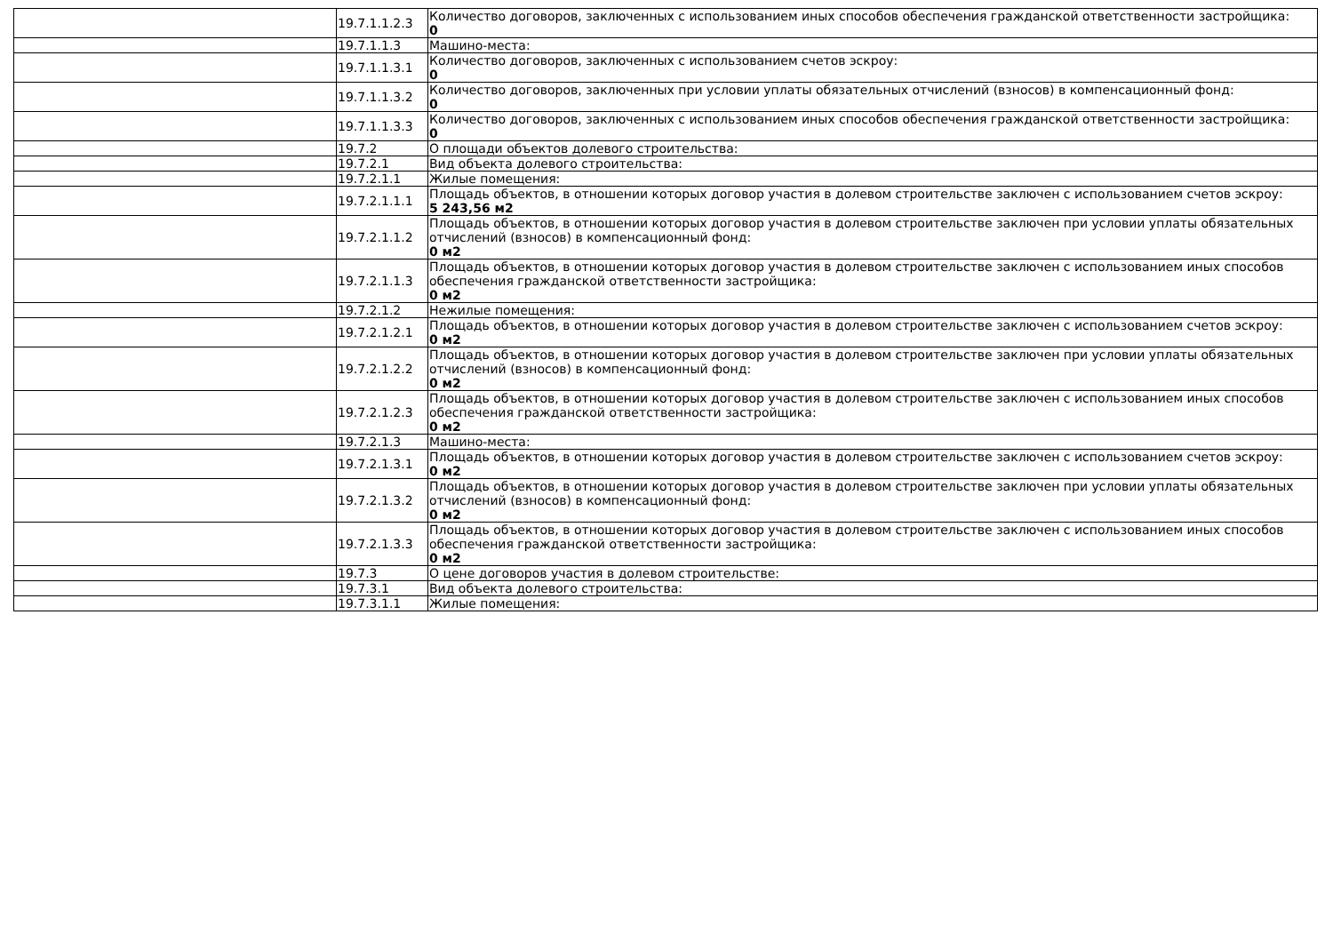| | 19.7.1.1.2.3 | Количество договоров, заключенных с использованием иных способов обеспечения гражданской ответственности застройщика: 0 |
| | 19.7.1.1.3 | Машино-места: |
| | 19.7.1.1.3.1 | Количество договоров, заключенных с использованием счетов эскроу: 0 |
| | 19.7.1.1.3.2 | Количество договоров, заключенных при условии уплаты обязательных отчислений (взносов) в компенсационный фонд: 0 |
| | 19.7.1.1.3.3 | Количество договоров, заключенных с использованием иных способов обеспечения гражданской ответственности застройщика: 0 |
| | 19.7.2 | О площади объектов долевого строительства: |
| | 19.7.2.1 | Вид объекта долевого строительства: |
| | 19.7.2.1.1 | Жилые помещения: |
| | 19.7.2.1.1.1 | Площадь объектов, в отношении которых договор участия в долевом строительстве заключен с использованием счетов эскроу: 5 243,56 м2 |
| | 19.7.2.1.1.2 | Площадь объектов, в отношении которых договор участия в долевом строительстве заключен при условии уплаты обязательных отчислений (взносов) в компенсационный фонд: 0 м2 |
| | 19.7.2.1.1.3 | Площадь объектов, в отношении которых договор участия в долевом строительстве заключен с использованием иных способов обеспечения гражданской ответственности застройщика: 0 м2 |
| | 19.7.2.1.2 | Нежилые помещения: |
| | 19.7.2.1.2.1 | Площадь объектов, в отношении которых договор участия в долевом строительстве заключен с использованием счетов эскроу: 0 м2 |
| | 19.7.2.1.2.2 | Площадь объектов, в отношении которых договор участия в долевом строительстве заключен при условии уплаты обязательных отчислений (взносов) в компенсационный фонд: 0 м2 |
| | 19.7.2.1.2.3 | Площадь объектов, в отношении которых договор участия в долевом строительстве заключен с использованием иных способов обеспечения гражданской ответственности застройщика: 0 м2 |
| | 19.7.2.1.3 | Машино-места: |
| | 19.7.2.1.3.1 | Площадь объектов, в отношении которых договор участия в долевом строительстве заключен с использованием счетов эскроу: 0 м2 |
| | 19.7.2.1.3.2 | Площадь объектов, в отношении которых договор участия в долевом строительстве заключен при условии уплаты обязательных отчислений (взносов) в компенсационный фонд: 0 м2 |
| | 19.7.2.1.3.3 | Площадь объектов, в отношении которых договор участия в долевом строительстве заключен с использованием иных способов обеспечения гражданской ответственности застройщика: 0 м2 |
| | 19.7.3 | О цене договоров участия в долевом строительстве: |
| | 19.7.3.1 | Вид объекта долевого строительства: |
| | 19.7.3.1.1 | Жилые помещения: |